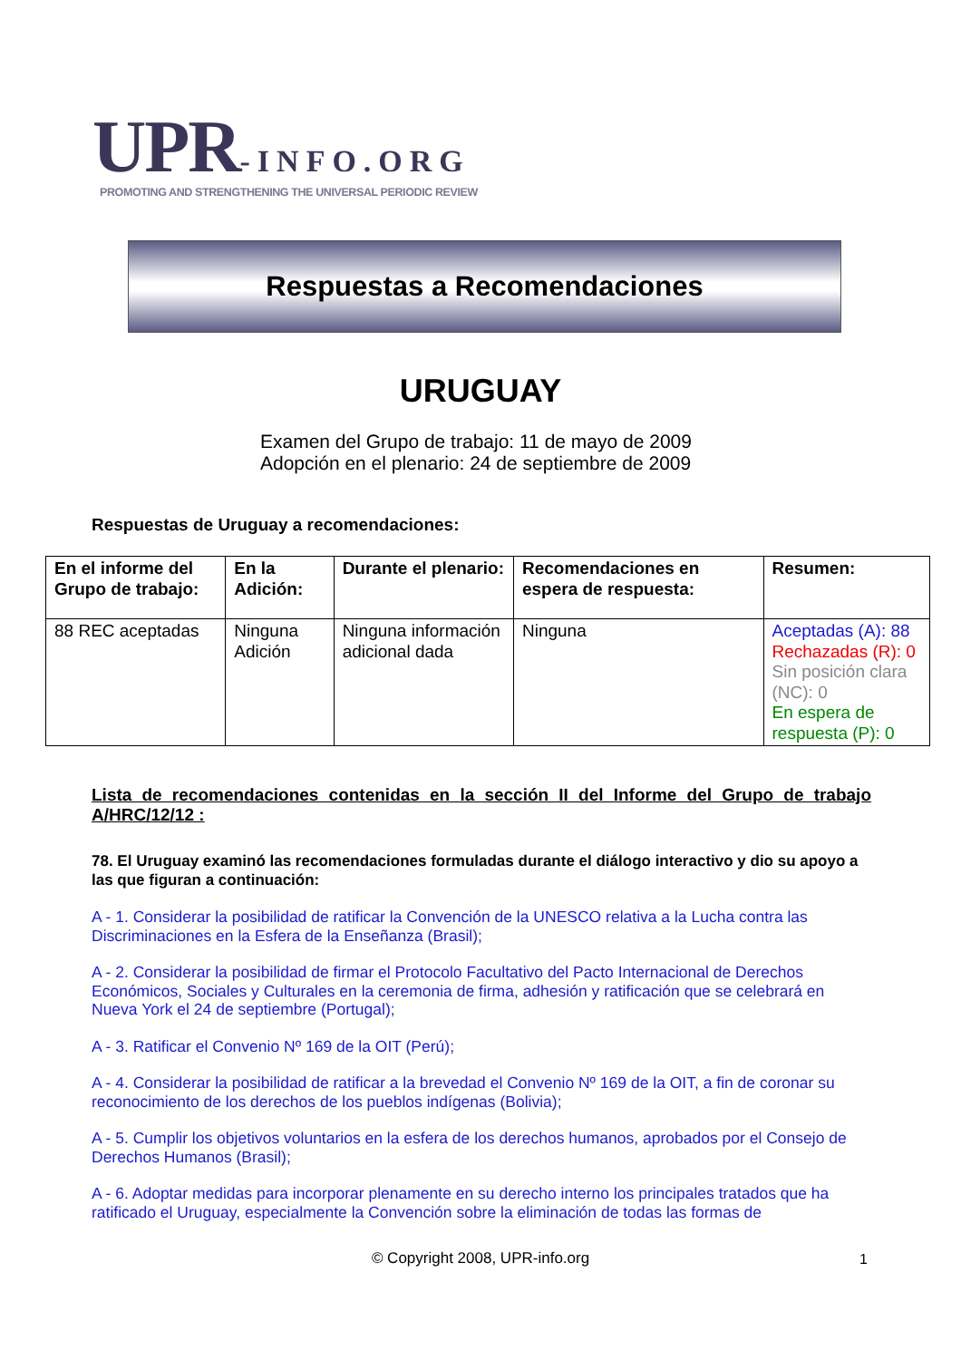UPR-INFO.ORG
PROMOTING AND STRENGTHENING THE UNIVERSAL PERIODIC REVIEW
Respuestas a Recomendaciones
URUGUAY
Examen del Grupo de trabajo: 11 de mayo de 2009
Adopción en el plenario: 24 de septiembre de 2009
Respuestas de Uruguay a recomendaciones:
| En el informe del Grupo de trabajo: | En la Adición: | Durante el plenario: | Recomendaciones en espera de respuesta: | Resumen: |
| --- | --- | --- | --- | --- |
| 88 REC aceptadas | Ninguna Adición | Ninguna información adicional dada | Ninguna | Aceptadas (A): 88 Rechazadas (R): 0 Sin posición clara (NC): 0 En espera de respuesta (P): 0 |
Lista de recomendaciones contenidas en la sección II del Informe del Grupo de trabajo A/HRC/12/12 :
78. El Uruguay examinó las recomendaciones formuladas durante el diálogo interactivo y dio su apoyo a las que figuran a continuación:
A - 1. Considerar la posibilidad de ratificar la Convención de la UNESCO relativa a la Lucha contra las Discriminaciones en la Esfera de la Enseñanza (Brasil);
A - 2. Considerar la posibilidad de firmar el Protocolo Facultativo del Pacto Internacional de Derechos Económicos, Sociales y Culturales en la ceremonia de firma, adhesión y ratificación que se celebrará en Nueva York el 24 de septiembre (Portugal);
A - 3. Ratificar el Convenio Nº 169 de la OIT (Perú);
A - 4. Considerar la posibilidad de ratificar a la brevedad el Convenio Nº 169 de la OIT, a fin de coronar su reconocimiento de los derechos de los pueblos indígenas (Bolivia);
A - 5. Cumplir los objetivos voluntarios en la esfera de los derechos humanos, aprobados por el Consejo de Derechos Humanos (Brasil);
A - 6. Adoptar medidas para incorporar plenamente en su derecho interno los principales tratados que ha ratificado el Uruguay, especialmente la Convención sobre la eliminación de todas las formas de
© Copyright 2008, UPR-info.org 1